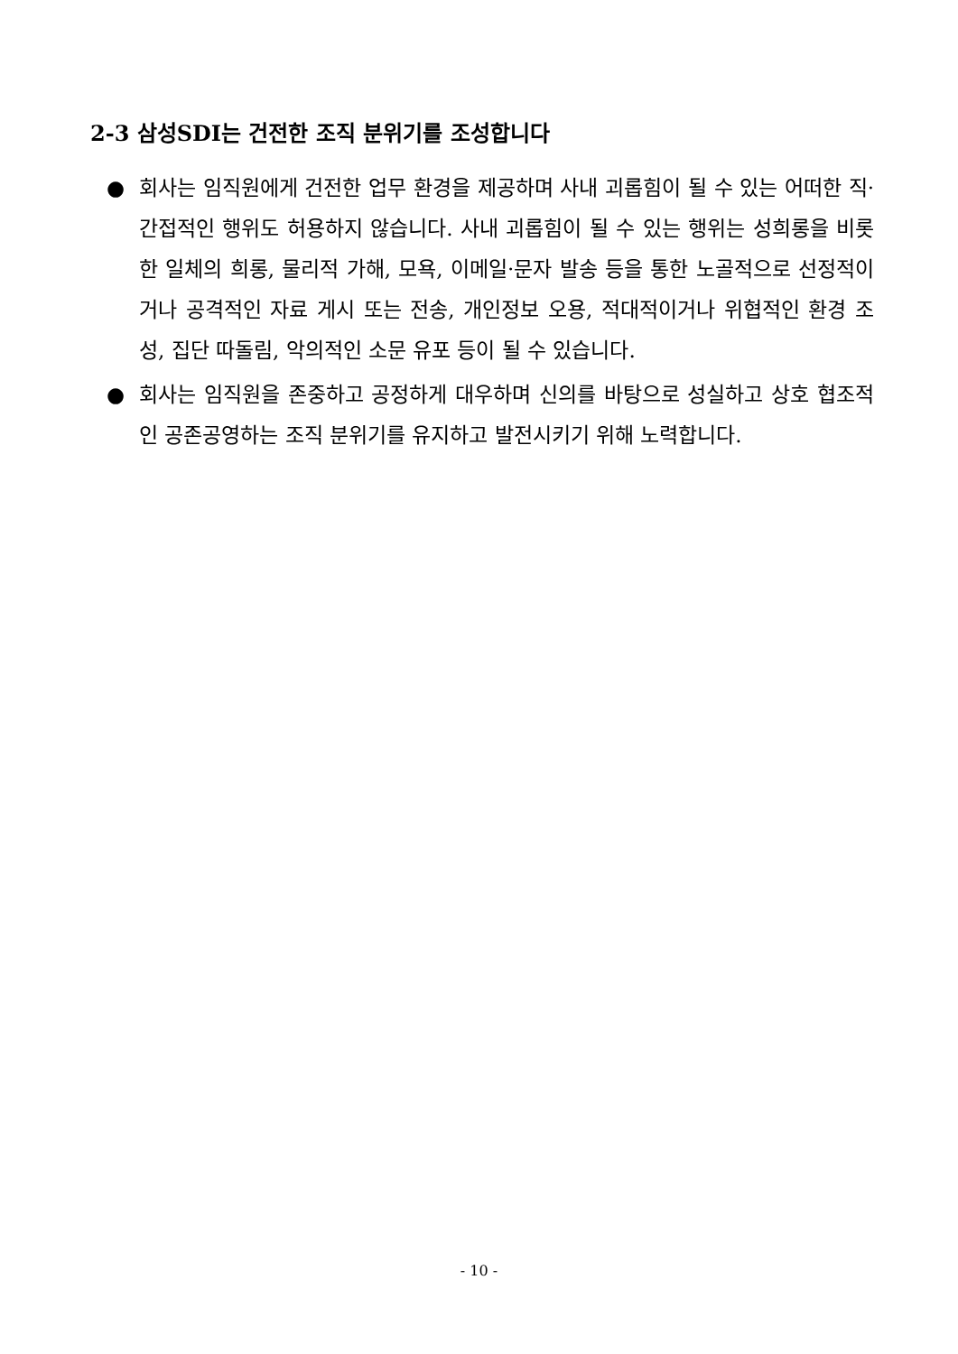2-3 삼성SDI는 건전한 조직 분위기를 조성합니다
● 회사는 임직원에게 건전한 업무 환경을 제공하며 사내 괴롭힘이 될 수 있는 어떠한 직·간접적인 행위도 허용하지 않습니다. 사내 괴롭힘이 될 수 있는 행위는 성희롱을 비롯한 일체의 희롱, 물리적 가해, 모욕, 이메일·문자 발송 등을 통한 노골적으로 선정적이거나 공격적인 자료 게시 또는 전송, 개인정보 오용, 적대적이거나 위협적인 환경 조성, 집단 따돌림, 악의적인 소문 유포 등이 될 수 있습니다.
● 회사는 임직원을 존중하고 공정하게 대우하며 신의를 바탕으로 성실하고 상호 협조적인 공존공영하는 조직 분위기를 유지하고 발전시키기 위해 노력합니다.
- 10 -